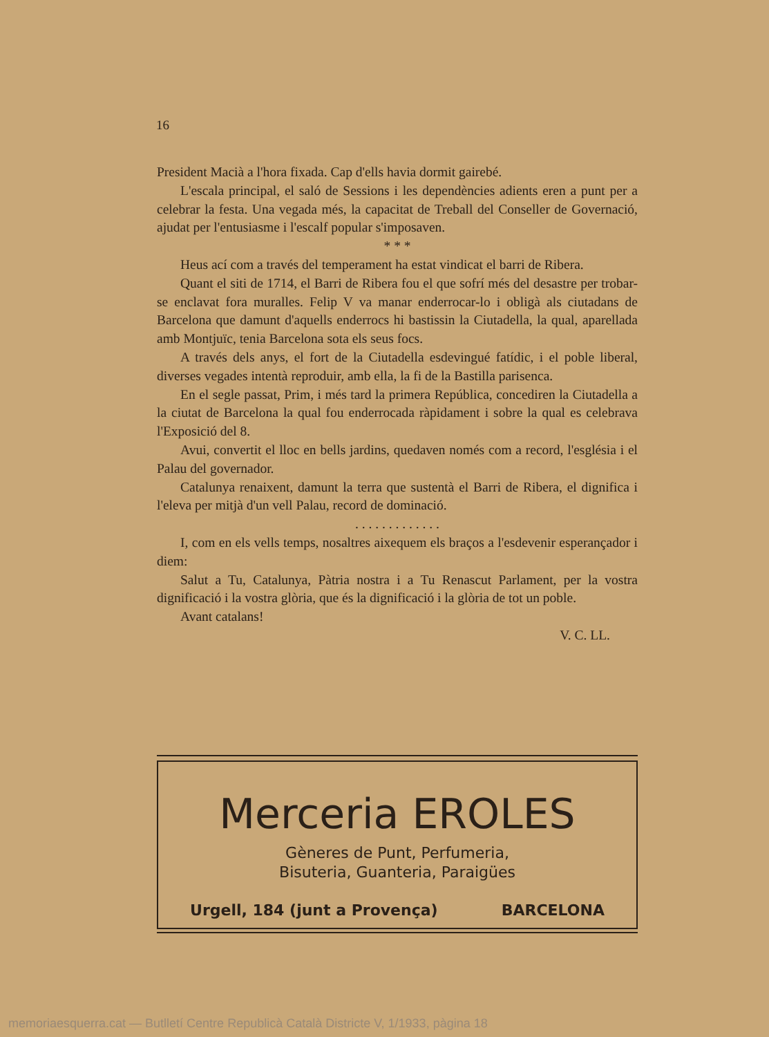16
President Macià a l'hora fixada. Cap d'ells havia dormit gairebé.
L'escala principal, el saló de Sessions i les dependències adients eren a punt per a celebrar la festa. Una vegada més, la capacitat de Treball del Conseller de Governació, ajudat per l'entusiasme i l'escalf popular s'imposaven.
* * *
Heus ací com a través del temperament ha estat vindicat el barri de Ribera.
Quant el siti de 1714, el Barri de Ribera fou el que sofrí més del desastre per trobar-se enclavat fora muralles. Felip V va manar enderrocar-lo i obligà als ciutadans de Barcelona que damunt d'aquells enderrocs hi bastissin la Ciutadella, la qual, aparellada amb Montjuïc, tenia Barcelona sota els seus focs.
A través dels anys, el fort de la Ciutadella esdevingué fatídic, i el poble liberal, diverses vegades intentà reproduir, amb ella, la fi de la Bastilla parisenca.
En el segle passat, Prim, i més tard la primera República, concediren la Ciutadella a la ciutat de Barcelona la qual fou enderrocada ràpidament i sobre la qual es celebrava l'Exposició del 8.
Avui, convertit el lloc en bells jardins, quedaven només com a record, l'església i el Palau del governador.
Catalunya renaixent, damunt la terra que sustentà el Barri de Ribera, el dignifica i l'eleva per mitjà d'un vell Palau, record de dominació.
. . . . . . . . . . . . .
I, com en els vells temps, nosaltres aixequem els braços a l'esdevenir esperançador i diem:
Salut a Tu, Catalunya, Pàtria nostra i a Tu Renascut Parlament, per la vostra dignificació i la vostra glòria, que és la dignificació i la glòria de tot un poble.
Avant catalans!
V. C. LL.
Merceria EROLES
Gèneres de Punt, Perfumeria,
Bisuteria, Guanteria, Paraigües
Urgell, 184 (junt a Provença) BARCELONA
memoriaesquerra.cat — Butlletí Centre Republicà Català Districte V, 1/1933, pàgina 18